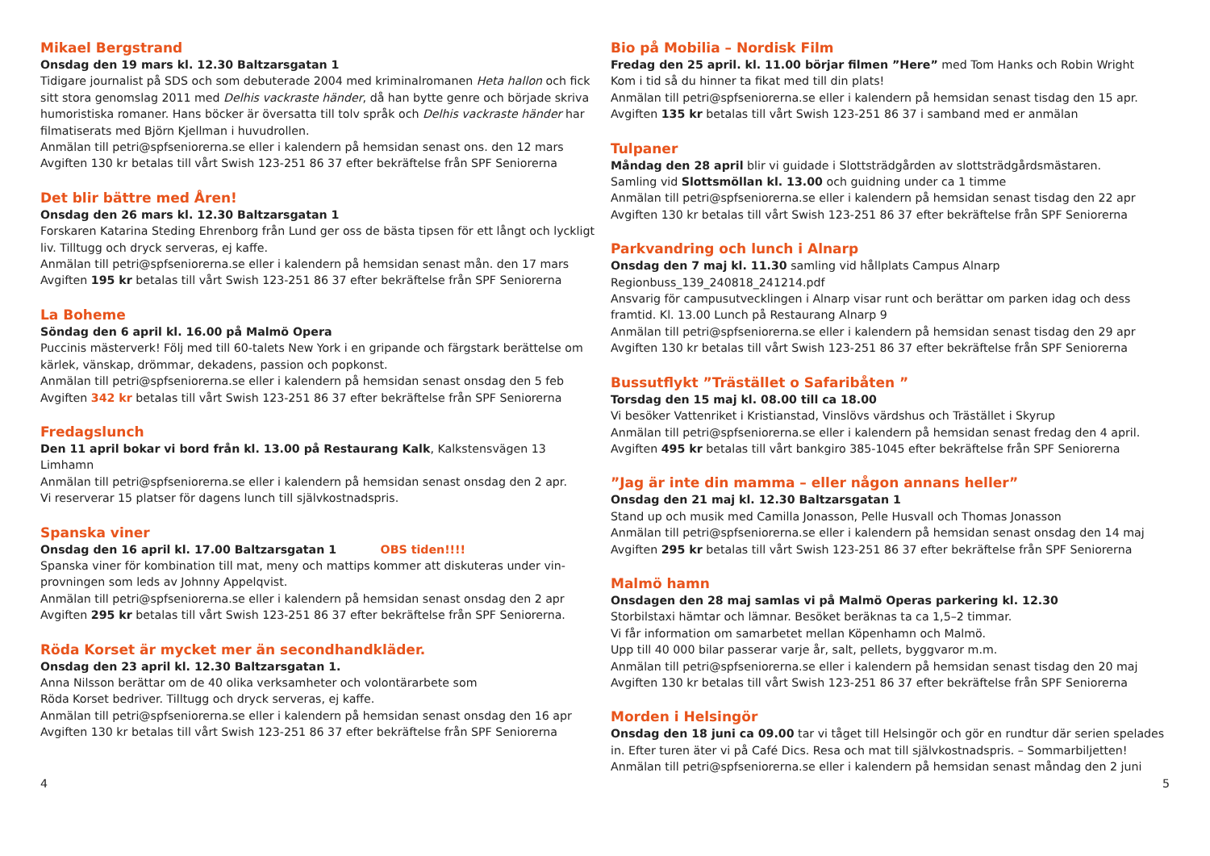Mikael Bergstrand
Onsdag den 19 mars kl. 12.30 Baltzarsgatan 1
Tidigare journalist på SDS och som debuterade 2004 med kriminalromanen Heta hallon och fick sitt stora genomslag 2011 med Delhis vackraste händer, då han bytte genre och började skriva humoristiska romaner. Hans böcker är översatta till tolv språk och Delhis vackraste händer har filmatiserats med Björn Kjellman i huvudrollen.
Anmälan till petri@spfseniorerna.se eller i kalendern på hemsidan senast ons. den 12 mars
Avgiften 130 kr betalas till vårt Swish 123-251 86 37 efter bekräftelse från SPF Seniorerna
Det blir bättre med Åren!
Onsdag den 26 mars kl. 12.30 Baltzarsgatan 1
Forskaren Katarina Steding Ehrenborg från Lund ger oss de bästa tipsen för ett långt och lyckligt liv. Tilltugg och dryck serveras, ej kaffe.
Anmälan till petri@spfseniorerna.se eller i kalendern på hemsidan senast mån. den 17 mars
Avgiften 195 kr betalas till vårt Swish 123-251 86 37 efter bekräftelse från SPF Seniorerna
La Boheme
Söndag den 6 april kl. 16.00 på Malmö Opera
Puccinis mästerverk! Följ med till 60-talets New York i en gripande och färgstark berättelse om kärlek, vänskap, drömmar, dekadens, passion och popkonst.
Anmälan till petri@spfseniorerna.se eller i kalendern på hemsidan senast onsdag den 5 feb
Avgiften 342 kr betalas till vårt Swish 123-251 86 37 efter bekräftelse från SPF Seniorerna
Fredagslunch
Den 11 april bokar vi bord från kl. 13.00 på Restaurang Kalk, Kalkstensvägen 13 Limhamn
Anmälan till petri@spfseniorerna.se eller i kalendern på hemsidan senast onsdag den 2 apr.
Vi reserverar 15 platser för dagens lunch till självkostnadspris.
Spanska viner
Onsdag den 16 april kl. 17.00 Baltzarsgatan 1 OBS tiden!!!!
Spanska viner för kombination till mat, meny och mattips kommer att diskuteras under vin-provningen som leds av Johnny Appelqvist.
Anmälan till petri@spfseniorerna.se eller i kalendern på hemsidan senast onsdag den 2 apr
Avgiften 295 kr betalas till vårt Swish 123-251 86 37 efter bekräftelse från SPF Seniorerna.
Röda Korset är mycket mer än secondhandkläder.
Onsdag den 23 april kl. 12.30 Baltzarsgatan 1.
Anna Nilsson berättar om de 40 olika verksamheter och volontärarbete som
Röda Korset bedriver. Tilltugg och dryck serveras, ej kaffe.
Anmälan till petri@spfseniorerna.se eller i kalendern på hemsidan senast onsdag den 16 apr
Avgiften 130 kr betalas till vårt Swish 123-251 86 37 efter bekräftelse från SPF Seniorerna
Bio på Mobilia – Nordisk Film
Fredag den 25 april. kl. 11.00 börjar filmen ”Here” med Tom Hanks och Robin Wright
Kom i tid så du hinner ta fikat med till din plats!
Anmälan till petri@spfseniorerna.se eller i kalendern på hemsidan senast tisdag den 15 apr.
Avgiften 135 kr betalas till vårt Swish 123-251 86 37 i samband med er anmälan
Tulpaner
Måndag den 28 april blir vi guidade i Slottsträdgården av slottsträdgårdsmästaren.
Samling vid Slottsmöllan kl. 13.00 och guidning under ca 1 timme
Anmälan till petri@spfseniorerna.se eller i kalendern på hemsidan senast tisdag den 22 apr
Avgiften 130 kr betalas till vårt Swish 123-251 86 37 efter bekräftelse från SPF Seniorerna
Parkvandring och lunch i Alnarp
Onsdag den 7 maj kl. 11.30 samling vid hållplats Campus Alnarp
Regionbuss_139_240818_241214.pdf
Ansvarig för campusutvecklingen i Alnarp visar runt och berättar om parken idag och dess framtid. Kl. 13.00 Lunch på Restaurang Alnarp 9
Anmälan till petri@spfseniorerna.se eller i kalendern på hemsidan senast tisdag den 29 apr
Avgiften 130 kr betalas till vårt Swish 123-251 86 37 efter bekräftelse från SPF Seniorerna
Bussutflykt ”Trästället o Safaribåten ”
Torsdag den 15 maj kl. 08.00 till ca 18.00
Vi besöker Vattenriket i Kristianstad, Vinslövs värdshus och Trästället i Skyrup
Anmälan till petri@spfseniorerna.se eller i kalendern på hemsidan senast fredag den 4 april.
Avgiften 495 kr betalas till vårt bankgiro 385-1045 efter bekräftelse från SPF Seniorerna
”Jag är inte din mamma – eller någon annans heller”
Onsdag den 21 maj kl. 12.30 Baltzarsgatan 1
Stand up och musik med Camilla Jonasson, Pelle Husvall och Thomas Jonasson
Anmälan till petri@spfseniorerna.se eller i kalendern på hemsidan senast onsdag den 14 maj
Avgiften 295 kr betalas till vårt Swish 123-251 86 37 efter bekräftelse från SPF Seniorerna
Malmö hamn
Onsdagen den 28 maj samlas vi på Malmö Operas parkering kl. 12.30
Storbilstaxi hämtar och lämnar. Besöket beräknas ta ca 1,5–2 timmar.
Vi får information om samarbetet mellan Köpenhamn och Malmö.
Upp till 40 000 bilar passerar varje år, salt, pellets, byggvaror m.m.
Anmälan till petri@spfseniorerna.se eller i kalendern på hemsidan senast tisdag den 20 maj
Avgiften 130 kr betalas till vårt Swish 123-251 86 37 efter bekräftelse från SPF Seniorerna
Morden i Helsingör
Onsdag den 18 juni ca 09.00 tar vi tåget till Helsingör och gör en rundtur där serien spelades in. Efter turen äter vi på Café Dics. Resa och mat till självkostnadspris. – Sommarbiljetten!
Anmälan till petri@spfseniorerna.se eller i kalendern på hemsidan senast måndag den 2 juni
4 5